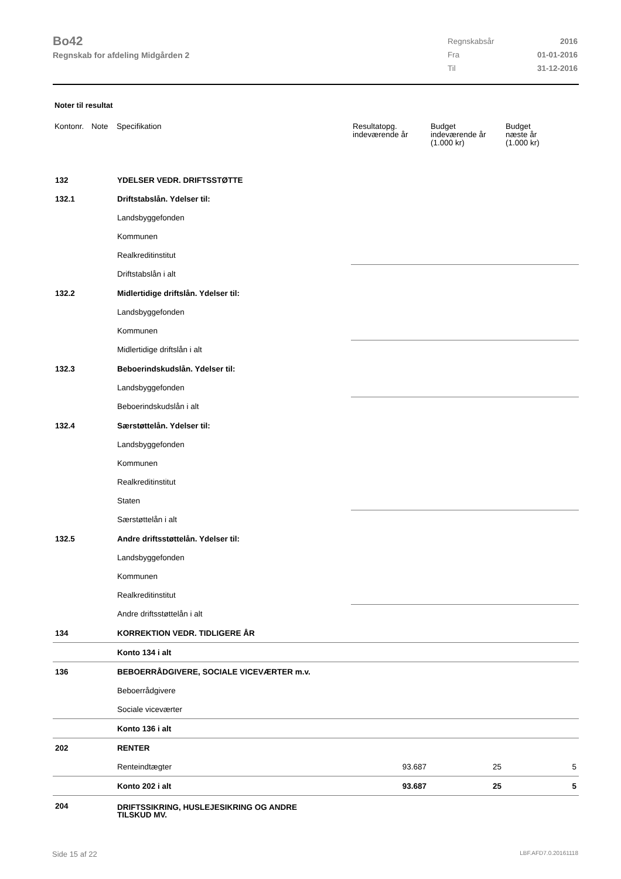Bo42
Regnskab for afdeling Midgården 2
| Regnskabsår | 2016 |
| Fra | 01-01-2016 |
| Til | 31-12-2016 |
Noter til resultat
| Kontonr. | Note | Specifikation | Resultatopg. indeværende år | Budget indeværende år (1.000 kr) | Budget næste år (1.000 kr) |
| --- | --- | --- | --- | --- | --- |
| 132 | | YDELSER VEDR. DRIFTSSTØTTE | | | |
| 132.1 | | Driftstabslån. Ydelser til: | | | |
| | | Landsbyggefonden | | | |
| | | Kommunen | | | |
| | | Realkreditinstitut | | | |
| | | Driftstabslån i alt | | | |
| 132.2 | | Midlertidige driftslån. Ydelser til: | | | |
| | | Landsbyggefonden | | | |
| | | Kommunen | | | |
| | | Midlertidige driftslån i alt | | | |
| 132.3 | | Beboerindskudslån. Ydelser til: | | | |
| | | Landsbyggefonden | | | |
| | | Beboerindskudslån i alt | | | |
| 132.4 | | Særstøttelån. Ydelser til: | | | |
| | | Landsbyggefonden | | | |
| | | Kommunen | | | |
| | | Realkreditinstitut | | | |
| | | Staten | | | |
| | | Særstøttelån i alt | | | |
| 132.5 | | Andre driftsstøttelån. Ydelser til: | | | |
| | | Landsbyggefonden | | | |
| | | Kommunen | | | |
| | | Realkreditinstitut | | | |
| | | Andre driftsstøttelån i alt | | | |
| 134 | | KORREKTION VEDR. TIDLIGERE ÅR | | | |
| | | Konto 134 i alt | | | |
| 136 | | BEBOERRÅDGIVERE, SOCIALE VICEVÆRTER m.v. | | | |
| | | Beboerrådgivere | | | |
| | | Sociale viceværter | | | |
| | | Konto 136 i alt | | | |
| 202 | | RENTER | | | |
| | | Renteindtægter | 93.687 | 25 | 5 |
| | | Konto 202 i alt | 93.687 | 25 | 5 |
| 204 | | DRIFTSSIKRING, HUSLEJESIKRING OG ANDRE TILSKUD MV. | | | |
Side 15 af 22 LBF.AFD7.0.20161118